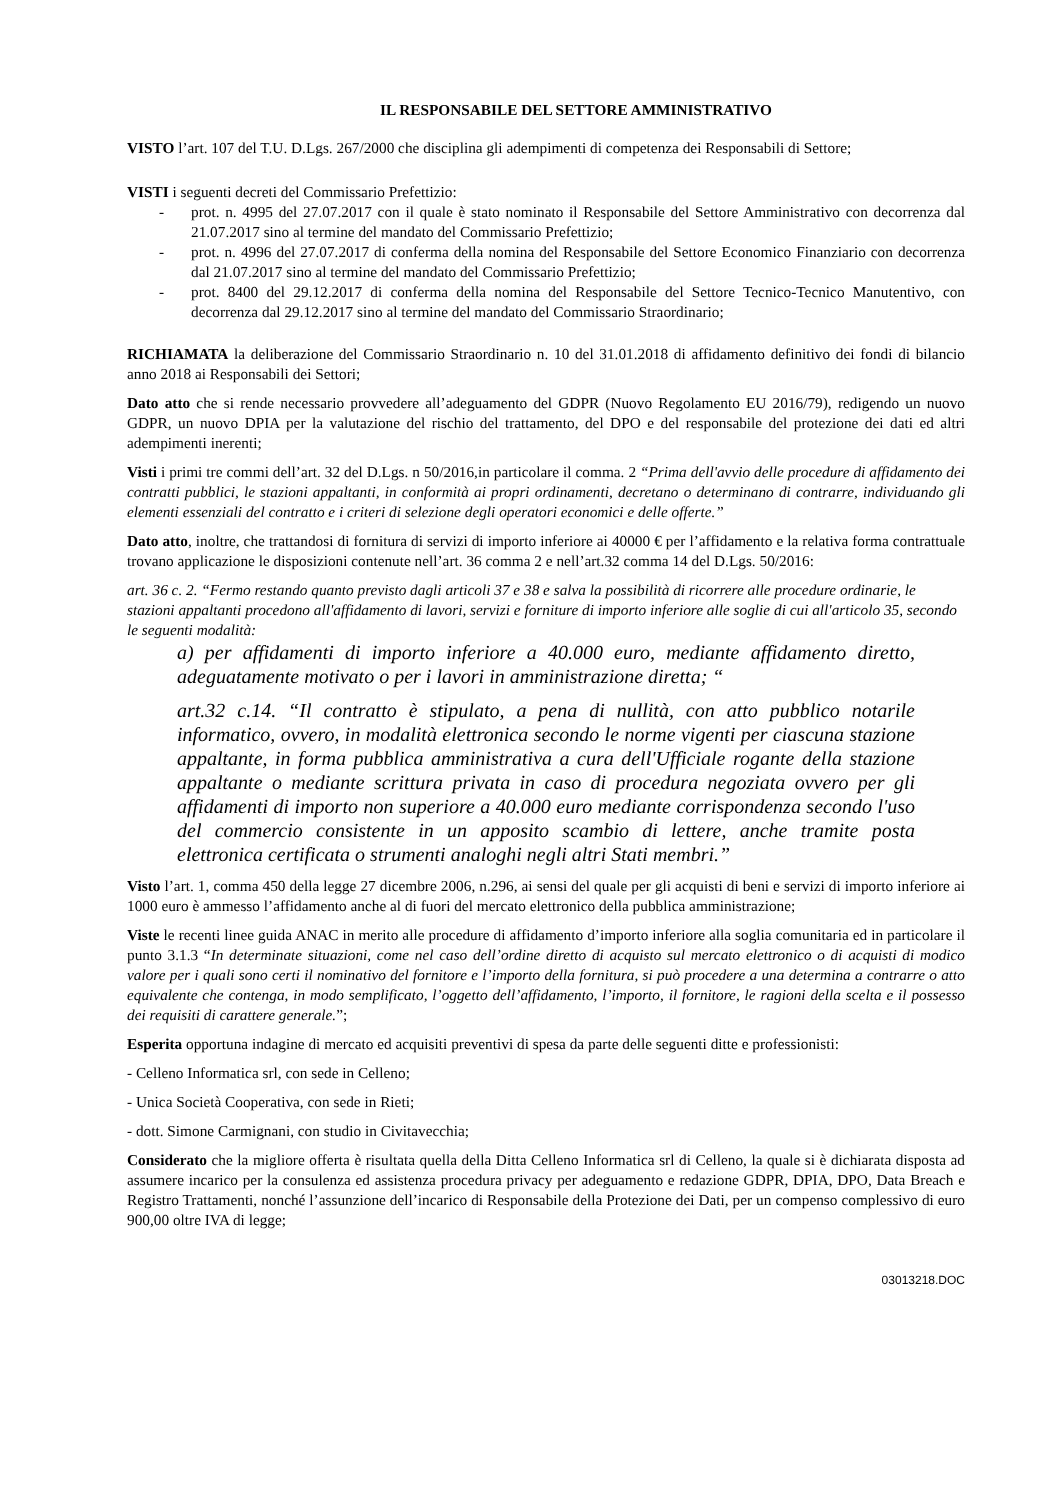IL RESPONSABILE DEL SETTORE AMMINISTRATIVO
VISTO l’art. 107 del T.U. D.Lgs. 267/2000 che disciplina gli adempimenti di competenza dei Responsabili di Settore;
VISTI i seguenti decreti del Commissario Prefettizio:
- prot. n. 4995 del 27.07.2017 con il quale è stato nominato il Responsabile del Settore Amministrativo con decorrenza dal 21.07.2017 sino al termine del mandato del Commissario Prefettizio;
- prot. n. 4996 del 27.07.2017 di conferma della nomina del Responsabile del Settore Economico Finanziario con decorrenza dal 21.07.2017 sino al termine del mandato del Commissario Prefettizio;
- prot. 8400 del 29.12.2017 di conferma della nomina del Responsabile del Settore Tecnico-Tecnico Manutentivo, con decorrenza dal 29.12.2017 sino al termine del mandato del Commissario Straordinario;
RICHIAMATA la deliberazione del Commissario Straordinario n. 10 del 31.01.2018 di affidamento definitivo dei fondi di bilancio anno 2018 ai Responsabili dei Settori;
Dato atto che si rende necessario provvedere all’adeguamento del GDPR (Nuovo Regolamento EU 2016/79), redigendo un nuovo GDPR, un nuovo DPIA per la valutazione del rischio del trattamento, del DPO e del responsabile del protezione dei dati ed altri adempimenti inerenti;
Visti i primi tre commi dell’art. 32 del D.Lgs. n 50/2016,in particolare il comma. 2 “Prima dell'avvio delle procedure di affidamento dei contratti pubblici, le stazioni appaltanti, in conformità ai propri ordinamenti, decretano o determinano di contrarre, individuando gli elementi essenziali del contratto e i criteri di selezione degli operatori economici e delle offerte.”
Dato atto, inoltre, che trattandosi di fornitura di servizi di importo inferiore ai 40000 € per l’affidamento e la relativa forma contrattuale trovano applicazione le disposizioni contenute nell’art. 36 comma 2 e nell’art.32 comma 14 del D.Lgs. 50/2016:
art. 36 c. 2. “Fermo restando quanto previsto dagli articoli 37 e 38 e salva la possibilità di ricorrere alle procedure ordinarie, le stazioni appaltanti procedono all'affidamento di lavori, servizi e forniture di importo inferiore alle soglie di cui all'articolo 35, secondo le seguenti modalità:
a) per affidamenti di importo inferiore a 40.000 euro, mediante affidamento diretto, adeguatamente motivato o per i lavori in amministrazione diretta; “
art.32 c.14. “Il contratto è stipulato, a pena di nullità, con atto pubblico notarile informatico, ovvero, in modalità elettronica secondo le norme vigenti per ciascuna stazione appaltante, in forma pubblica amministrativa a cura dell'Ufficiale rogante della stazione appaltante o mediante scrittura privata in caso di procedura negoziata ovvero per gli affidamenti di importo non superiore a 40.000 euro mediante corrispondenza secondo l'uso del commercio consistente in un apposito scambio di lettere, anche tramite posta elettronica certificata o strumenti analoghi negli altri Stati membri.”
Visto l’art. 1, comma 450 della legge 27 dicembre 2006, n.296, ai sensi del quale per gli acquisti di beni e servizi di importo inferiore ai 1000 euro è ammesso l’affidamento anche al di fuori del mercato elettronico della pubblica amministrazione;
Viste le recenti linee guida ANAC in merito alle procedure di affidamento d’importo inferiore alla soglia comunitaria ed in particolare il punto 3.1.3 “In determinate situazioni, come nel caso dell’ordine diretto di acquisto sul mercato elettronico o di acquisti di modico valore per i quali sono certi il nominativo del fornitore e l’importo della fornitura, si può procedere a una determina a contrarre o atto equivalente che contenga, in modo semplificato, l’oggetto dell’affidamento, l’importo, il fornitore, le ragioni della scelta e il possesso dei requisiti di carattere generale.”;
Esperita opportuna indagine di mercato ed acquisiti preventivi di spesa da parte delle seguenti ditte e professionisti:
- Celleno Informatica srl, con sede in Celleno;
- Unica Società Cooperativa, con sede in Rieti;
- dott. Simone Carmignani, con studio in Civitavecchia;
Considerato che la migliore offerta è risultata quella della Ditta Celleno Informatica srl di Celleno, la quale si è dichiarata disposta ad assumere incarico per la consulenza ed assistenza procedura privacy per adeguamento e redazione GDPR, DPIA, DPO, Data Breach e Registro Trattamenti, nonché l’assunzione dell’incarico di Responsabile della Protezione dei Dati, per un compenso complessivo di euro 900,00 oltre IVA di legge;
03013218.DOC